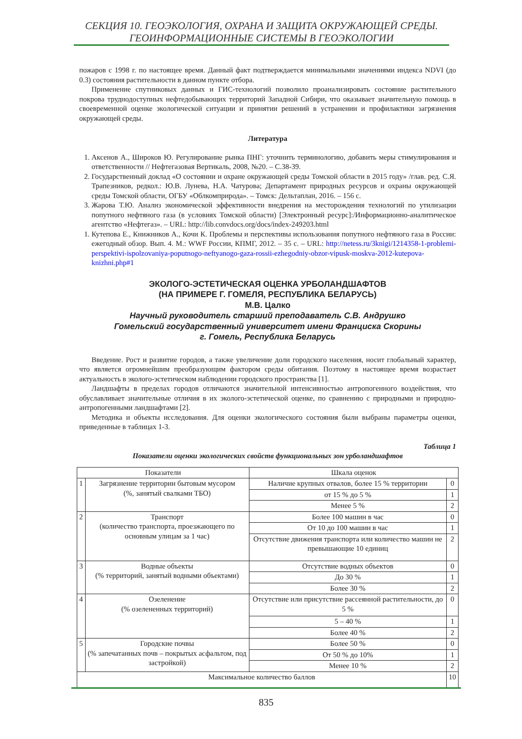СЕКЦИЯ 10. ГЕОЭКОЛОГИЯ, ОХРАНА И ЗАЩИТА ОКРУЖАЮЩЕЙ СРЕДЫ.
ГЕОИНФОРМАЦИОННЫЕ СИСТЕМЫ В ГЕОЭКОЛОГИИ
пожаров с 1998 г. по настоящее время. Данный факт подтверждается минимальными значениями индекса NDVI (до 0.3) состояния растительности в данном пункте отбора.
Применение спутниковых данных и ГИС-технологий позволило проанализировать состояние растительного покрова труднодоступных нефтедобывающих территорий Западной Сибири, что оказывает значительную помощь в своевременной оценке экологической ситуации и принятии решений в устранении и профилактики загрязнения окружающей среды.
Литература
1. Аксенов А., Широков Ю. Регулирование рынка ПНГ: уточнить терминологию, добавить меры стимулирования и ответственности // Нефтегазовая Вертикаль, 2008, №20. – С.38-39.
2. Государственный доклад «О состоянии и охране окружающей среды Томской области в 2015 году» /глав. ред. С.Я. Трапезников, редкол.: Ю.В. Лунева, Н.А. Чатурова; Департамент природных ресурсов и охраны окружающей среды Томской области, ОГБУ «Облкомприрода». – Томск: Дельтаплан, 2016. – 156 с.
3. Жарова Т.Ю. Анализ экономической эффективности внедрения на месторождения технологий по утилизации попутного нефтяного газа (в условиях Томской области) [Электронный ресурс]:/Информационно-аналитическое агентство «Нефтегаз». – URL: http://lib.convdocs.org/docs/index-249203.html
1. Кутепова Е., Книжников А., Кочи К. Проблемы и перспективы использования попутного нефтяного газа в России: ежегодный обзор. Вып. 4. М.: WWF России, КПМГ, 2012. – 35 с. – URL: http://netess.ru/3knigi/1214358-1-problemi-perspektivi-ispolzovaniya-poputnogo-neftyanogo-gaza-rossii-ezhegodniy-obzor-vipusk-moskva-2012-kutepova-knizhni.php#1
ЭКОЛОГО-ЭСТЕТИЧЕСКАЯ ОЦЕНКА УРБОЛАНДШАФТОВ
(НА ПРИМЕРЕ Г. ГОМЕЛЯ, РЕСПУБЛИКА БЕЛАРУСЬ)
М.В. Цалко
Научный руководитель старший преподаватель С.В. Андрушко
Гомельский государственный университет имени Франциска Скорины
г. Гомель, Республика Беларусь
Введение. Рост и развитие городов, а также увеличение доли городского населения, носит глобальный характер, что является огромнейшим преобразующим фактором среды обитания. Поэтому в настоящее время возрастает актуальность в эколого-эстетическом наблюдении городского пространства [1].
Ландшафты в пределах городов отличаются значительной интенсивностью антропогенного воздействия, что обуславливает значительные отличия в их эколого-эстетической оценке, по сравнению с природными и природно-антропогенными ландшафтами [2].
Методика и объекты исследования. Для оценки экологического состояния были выбраны параметры оценки, приведенные в таблицах 1-3.
Таблица 1
Показатели оценки экологических свойств функциональных зон урболандшафтов
| Показатели | | Шкала оценок | |
| --- | --- | --- | --- |
| 1 | Загрязнение территории бытовым мусором (%, занятый свалками ТБО) | Наличие крупных отвалов, более 15 % территории | 0 |
| | | от 15 % до 5 % | 1 |
| | | Менее 5 % | 2 |
| 2 | Транспорт (количество транспорта, проезжающего по основным улицам за 1 час) | Более 100 машин в час | 0 |
| | | От 10 до 100 машин в час | 1 |
| | | Отсутствие движения транспорта или количество машин не превышающие 10 единиц | 2 |
| 3 | Водные объекты (% территорий, занятый водными объектами) | Отсутствие водных объектов | 0 |
| | | До 30 % | 1 |
| | | Более 30 % | 2 |
| 4 | Озеленение (% озелененных территорий) | Отсутствие или присутствие рассеянной растительности, до 5 % | 0 |
| | | 5 – 40 % | 1 |
| | | Более 40 % | 2 |
| 5 | Городские почвы (% запечатанных почв – покрытых асфальтом, под застройкой) | Более 50 % | 0 |
| | | От 50 % до 10% | 1 |
| | | Менее 10 % | 2 |
| Максимальное количество баллов | | | 10 |
835